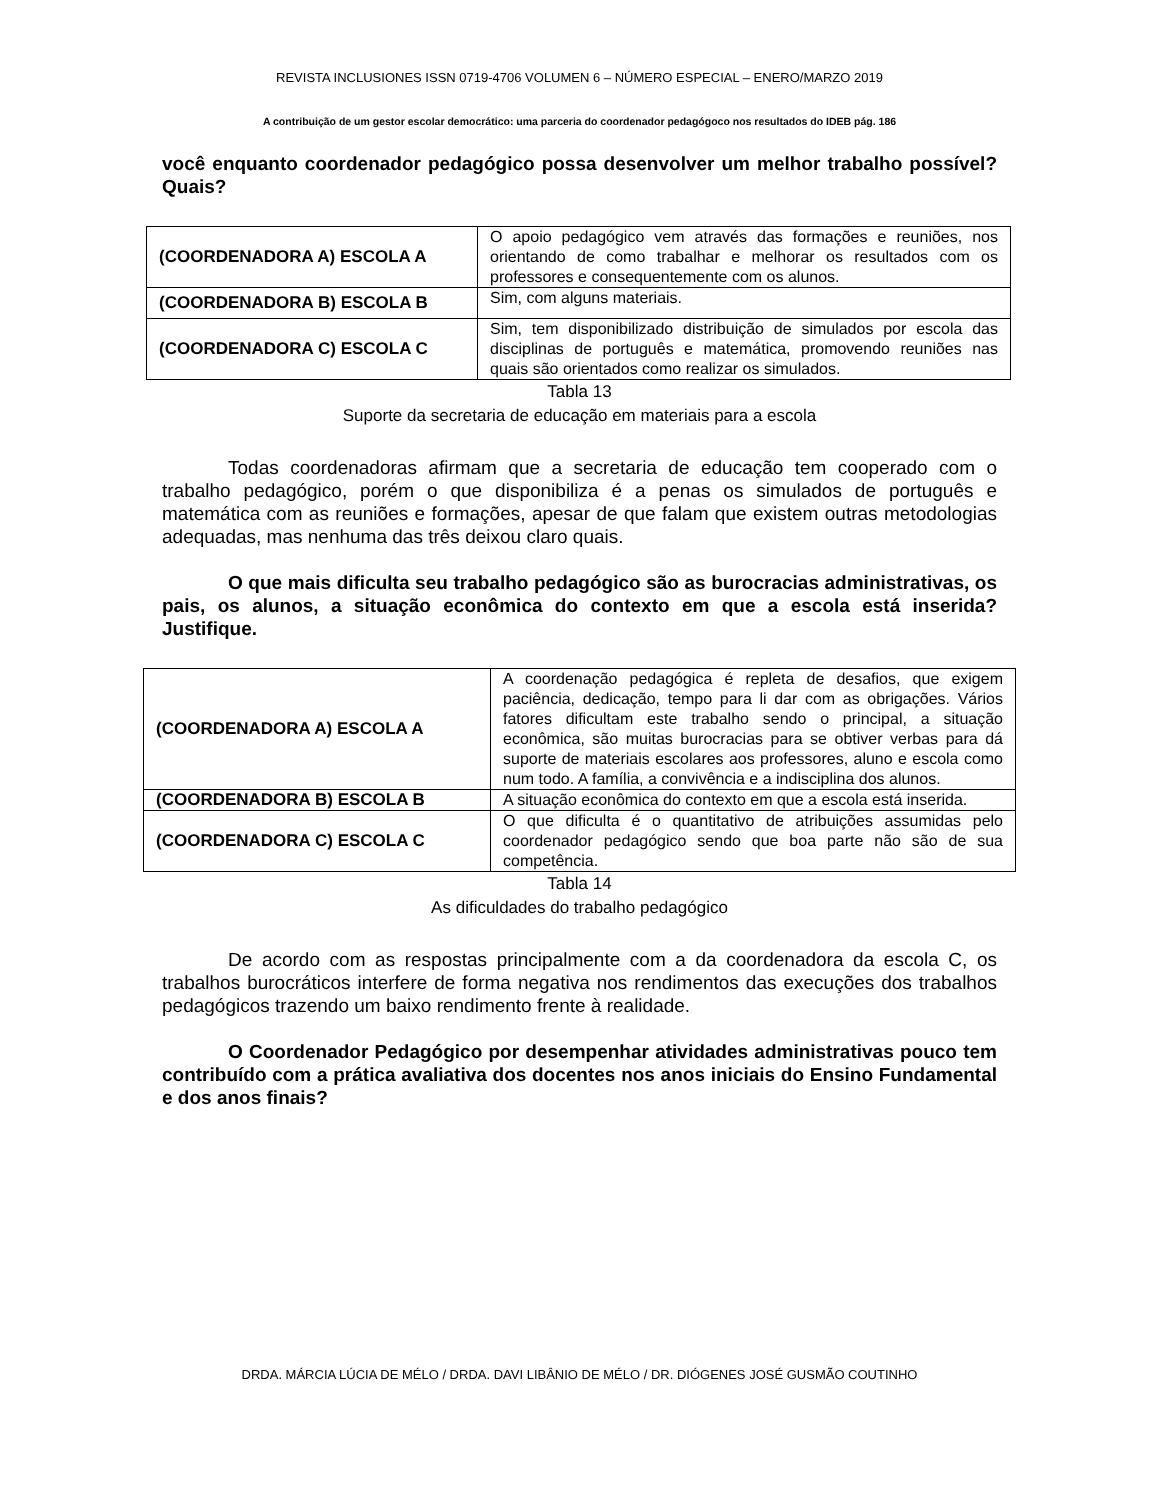REVISTA INCLUSIONES ISSN 0719-4706 VOLUMEN 6 – NÚMERO ESPECIAL – ENERO/MARZO 2019
A contribuição de um gestor escolar democrático: uma parceria do coordenador pedagógoco nos resultados do IDEB pág. 186
você enquanto coordenador pedagógico possa desenvolver um melhor trabalho possível? Quais?
| (COORDENADORA A) ESCOLA A | O apoio pedagógico vem através das formações e reuniões, nos orientando de como trabalhar e melhorar os resultados com os professores e consequentemente com os alunos. |
| (COORDENADORA B) ESCOLA B | Sim, com alguns materiais. |
| (COORDENADORA C) ESCOLA C | Sim, tem disponibilizado distribuição de simulados por escola das disciplinas de português e matemática, promovendo reuniões nas quais são orientados como realizar os simulados. |
Tabla 13
Suporte da secretaria de educação em materiais para a escola
Todas coordenadoras afirmam que a secretaria de educação tem cooperado com o trabalho pedagógico, porém o que disponibiliza é a penas os simulados de português e matemática com as reuniões e formações, apesar de que falam que existem outras metodologias adequadas, mas nenhuma das três deixou claro quais.
O que mais dificulta seu trabalho pedagógico são as burocracias administrativas, os pais, os alunos, a situação econômica do contexto em que a escola está inserida? Justifique.
| (COORDENADORA A) ESCOLA A | A coordenação pedagógica é repleta de desafios, que exigem paciência, dedicação, tempo para li dar com as obrigações. Vários fatores dificultam este trabalho sendo o principal, a situação econômica, são muitas burocracias para se obtiver verbas para dá suporte de materiais escolares aos professores, aluno e escola como num todo. A família, a convivência e a indisciplina dos alunos. |
| (COORDENADORA B) ESCOLA B | A situação econômica do contexto em que a escola está inserida. |
| (COORDENADORA C) ESCOLA C | O que dificulta é o quantitativo de atribuições assumidas pelo coordenador pedagógico sendo que boa parte não são de sua competência. |
Tabla 14
As dificuldades do trabalho pedagógico
De acordo com as respostas principalmente com a da coordenadora da escola C, os trabalhos burocráticos interfere de forma negativa nos rendimentos das execuções dos trabalhos pedagógicos trazendo um baixo rendimento frente à realidade.
O Coordenador Pedagógico por desempenhar atividades administrativas pouco tem contribuído com a prática avaliativa dos docentes nos anos iniciais do Ensino Fundamental e dos anos finais?
DRDA. MÁRCIA LÚCIA DE MÉLO / DRDA. DAVI LIBÂNIO DE MÉLO / DR. DIÓGENES JOSÉ GUSMÃO COUTINHO